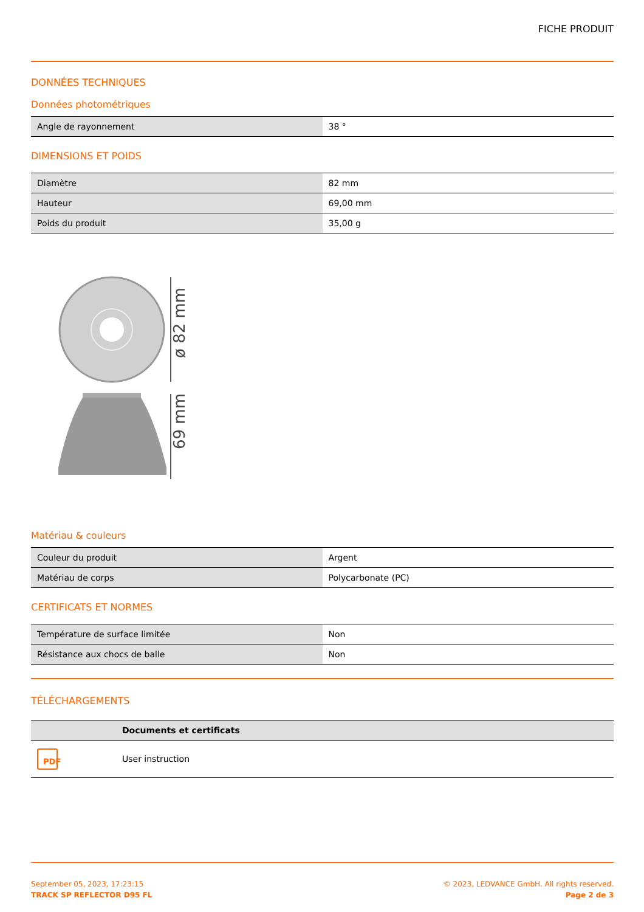FICHE PRODUIT
DONNÉES TECHNIQUES
Données photométriques
| Angle de rayonnement | 38 ° |
DIMENSIONS ET POIDS
| Diamètre | 82 mm |
| Hauteur | 69,00 mm |
| Poids du produit | 35,00 g |
ø 82 mm
69 mm
Matériau & couleurs
| Couleur du produit | Argent |
| Matériau de corps | Polycarbonate (PC) |
CERTIFICATS ET NORMES
| Température de surface limitée | Non |
| Résistance aux chocs de balle | Non |
TÉLÉCHARGEMENTS
| | Documents et certificats |
| --- | --- |
| PDF | User instruction |
September 05, 2023, 17:23:15
TRACK SP REFLECTOR D95 FL
© 2023, LEDVANCE GmbH. All rights reserved.
Page 2 de 3